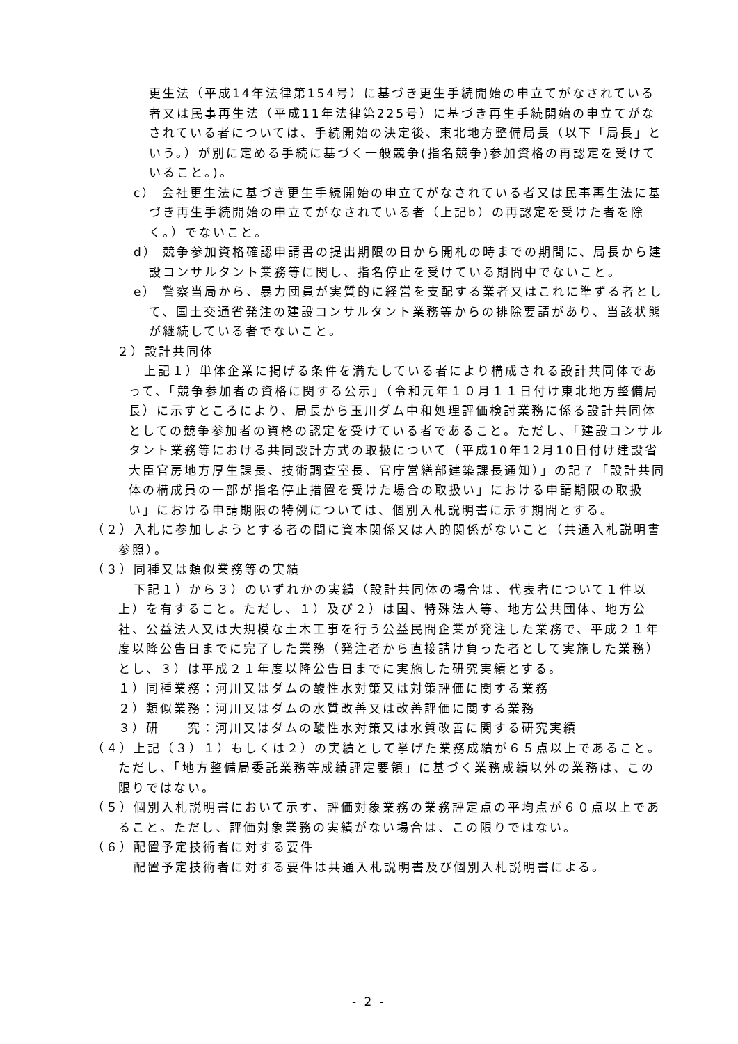更生法（平成14年法律第154号）に基づき更生手続開始の申立てがなされている者又は民事再生法（平成11年法律第225号）に基づき再生手続開始の申立てがなされている者については、手続開始の決定後、東北地方整備局長（以下「局長」という。）が別に定める手続に基づく一般競争(指名競争)参加資格の再認定を受けていること。)。
c） 会社更生法に基づき更生手続開始の申立てがなされている者又は民事再生法に基づき再生手続開始の申立てがなされている者（上記b）の再認定を受けた者を除く。）でないこと。
d） 競争参加資格確認申請書の提出期限の日から開札の時までの期間に、局長から建設コンサルタント業務等に関し、指名停止を受けている期間中でないこと。
e） 警察当局から、暴力団員が実質的に経営を支配する業者又はこれに準ずる者として、国土交通省発注の建設コンサルタント業務等からの排除要請があり、当該状態が継続している者でないこと。
２）設計共同体
上記１）単体企業に掲げる条件を満たしている者により構成される設計共同体であって、「競争参加者の資格に関する公示」（令和元年１０月１１日付け東北地方整備局長）に示すところにより、局長から玉川ダム中和処理評価検討業務に係る設計共同体としての競争参加者の資格の認定を受けている者であること。ただし、「建設コンサルタント業務等における共同設計方式の取扱について（平成10年12月10日付け建設省大臣官房地方厚生課長、技術調査室長、官庁営繕部建築課長通知）」の記７「設計共同体の構成員の一部が指名停止措置を受けた場合の取扱い」における申請期限の取扱い」における申請期限の特例については、個別入札説明書に示す期間とする。
（２）入札に参加しようとする者の間に資本関係又は人的関係がないこと（共通入札説明書参照）。
（３）同種又は類似業務等の実績
下記１）から３）のいずれかの実績（設計共同体の場合は、代表者について１件以上）を有すること。ただし、１）及び２）は国、特殊法人等、地方公共団体、地方公社、公益法人又は大規模な土木工事を行う公益民間企業が発注した業務で、平成２１年度以降公告日までに完了した業務（発注者から直接請け負った者として実施した業務）とし、３）は平成２１年度以降公告日までに実施した研究実績とする。
１）同種業務：河川又はダムの酸性水対策又は対策評価に関する業務
２）類似業務：河川又はダムの水質改善又は改善評価に関する業務
３）研　　究：河川又はダムの酸性水対策又は水質改善に関する研究実績
（４）上記（３）１）もしくは２）の実績として挙げた業務成績が６５点以上であること。ただし、「地方整備局委託業務等成績評定要領」に基づく業務成績以外の業務は、この限りではない。
（５）個別入札説明書において示す、評価対象業務の業務評定点の平均点が６０点以上であること。ただし、評価対象業務の実績がない場合は、この限りではない。
（６）配置予定技術者に対する要件
配置予定技術者に対する要件は共通入札説明書及び個別入札説明書による。
- 2 -